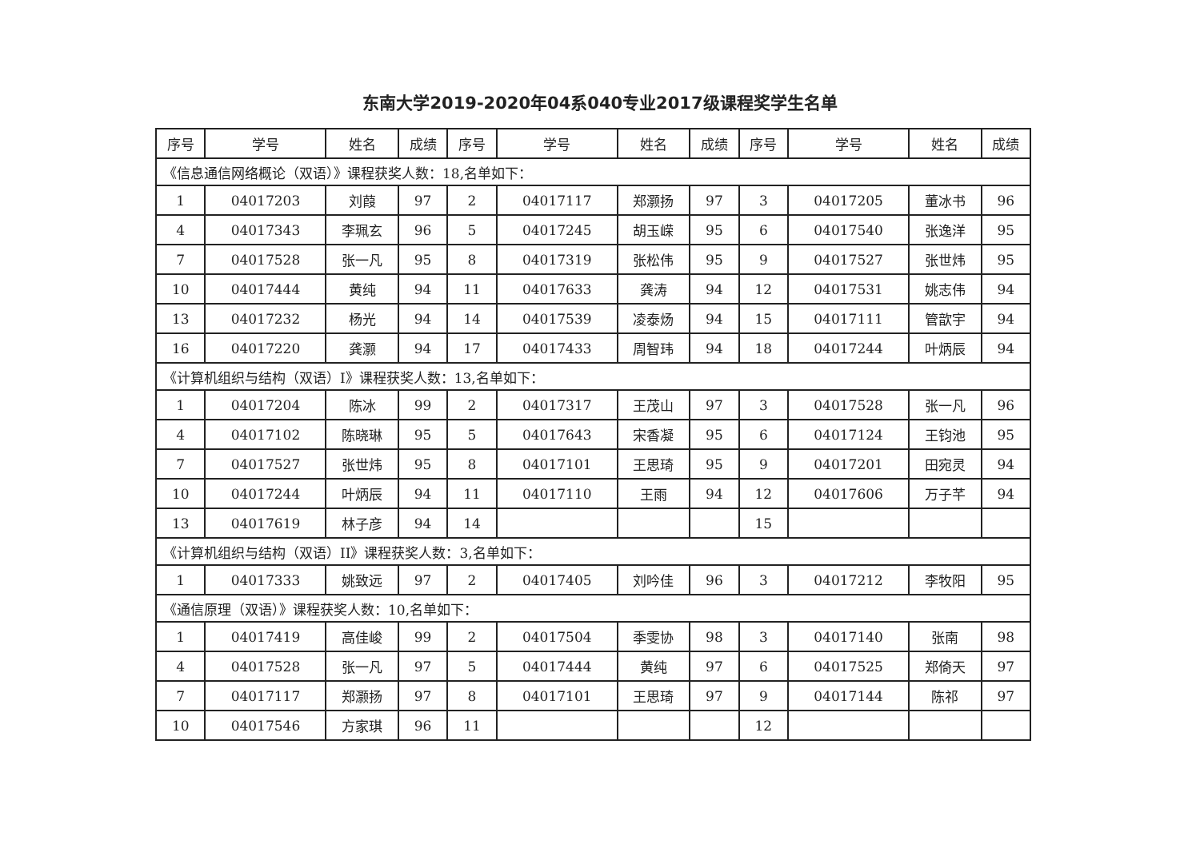东南大学2019-2020年04系040专业2017级课程奖学生名单
| 序号 | 学号 | 姓名 | 成绩 | 序号 | 学号 | 姓名 | 成绩 | 序号 | 学号 | 姓名 | 成绩 |
| --- | --- | --- | --- | --- | --- | --- | --- | --- | --- | --- | --- |
| 《信息通信网络概论（双语）》课程获奖人数：18,名单如下： | | | | | | | | | | | |
| 1 | 04017203 | 刘葭 | 97 | 2 | 04017117 | 郑灏扬 | 97 | 3 | 04017205 | 董冰书 | 96 |
| 4 | 04017343 | 李珮玄 | 96 | 5 | 04017245 | 胡玉嵘 | 95 | 6 | 04017540 | 张逸洋 | 95 |
| 7 | 04017528 | 张一凡 | 95 | 8 | 04017319 | 张松伟 | 95 | 9 | 04017527 | 张世炜 | 95 |
| 10 | 04017444 | 黄纯 | 94 | 11 | 04017633 | 龚涛 | 94 | 12 | 04017531 | 姚志伟 | 94 |
| 13 | 04017232 | 杨光 | 94 | 14 | 04017539 | 凌泰炀 | 94 | 15 | 04017111 | 管歆宇 | 94 |
| 16 | 04017220 | 龚灏 | 94 | 17 | 04017433 | 周智玮 | 94 | 18 | 04017244 | 叶炳辰 | 94 |
| 《计算机组织与结构（双语）I》课程获奖人数：13,名单如下： | | | | | | | | | | | |
| 1 | 04017204 | 陈冰 | 99 | 2 | 04017317 | 王茂山 | 97 | 3 | 04017528 | 张一凡 | 96 |
| 4 | 04017102 | 陈晓琳 | 95 | 5 | 04017643 | 宋香凝 | 95 | 6 | 04017124 | 王钧池 | 95 |
| 7 | 04017527 | 张世炜 | 95 | 8 | 04017101 | 王思琦 | 95 | 9 | 04017201 | 田宛灵 | 94 |
| 10 | 04017244 | 叶炳辰 | 94 | 11 | 04017110 | 王雨 | 94 | 12 | 04017606 | 万子芊 | 94 |
| 13 | 04017619 | 林子彦 | 94 | 14 | | | | 15 | | | |
| 《计算机组织与结构（双语）II》课程获奖人数：3,名单如下： | | | | | | | | | | | |
| 1 | 04017333 | 姚致远 | 97 | 2 | 04017405 | 刘吟佳 | 96 | 3 | 04017212 | 李牧阳 | 95 |
| 《通信原理（双语）》课程获奖人数：10,名单如下： | | | | | | | | | | | |
| 1 | 04017419 | 高佳峻 | 99 | 2 | 04017504 | 季雯协 | 98 | 3 | 04017140 | 张南 | 98 |
| 4 | 04017528 | 张一凡 | 97 | 5 | 04017444 | 黄纯 | 97 | 6 | 04017525 | 郑倚天 | 97 |
| 7 | 04017117 | 郑灏扬 | 97 | 8 | 04017101 | 王思琦 | 97 | 9 | 04017144 | 陈祁 | 97 |
| 10 | 04017546 | 方家琪 | 96 | 11 | | | | 12 | | | |